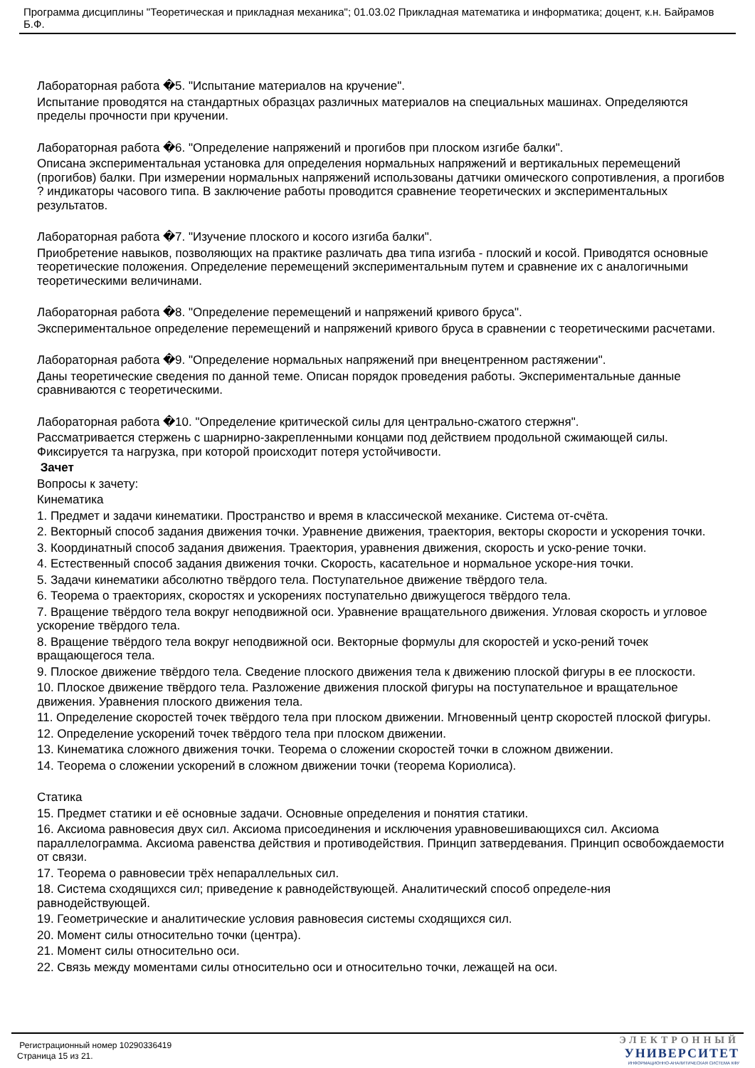Программа дисциплины "Теоретическая и прикладная механика"; 01.03.02 Прикладная математика и информатика; доцент, к.н. Байрамов Б.Ф.
Лабораторная работа �5. "Испытание материалов на кручение".
Испытание проводятся на стандартных образцах различных материалов на специальных машинах. Определяются пределы прочности при кручении.
Лабораторная работа �6. "Определение напряжений и прогибов при плоском изгибе балки".
Описана экспериментальная установка для определения нормальных напряжений и вертикальных перемещений (прогибов) балки. При измерении нормальных напряжений использованы датчики омического сопротивления, а прогибов ? индикаторы часового типа. В заключение работы проводится сравнение теоретических и экспериментальных результатов.
Лабораторная работа �7. "Изучение плоского и косого изгиба балки".
Приобретение навыков, позволяющих на практике различать два типа изгиба - плоский и косой. Приводятся основные теоретические положения. Определение перемещений экспериментальным путем и сравнение их с аналогичными теоретическими величинами.
Лабораторная работа �8. "Определение перемещений и напряжений кривого бруса".
Экспериментальное определение перемещений и напряжений кривого бруса в сравнении с теоретическими расчетами.
Лабораторная работа �9. "Определение нормальных напряжений при внецентренном растяжении".
Даны теоретические сведения по данной теме. Описан порядок проведения работы. Экспериментальные данные сравниваются с теоретическими.
Лабораторная работа �10. "Определение критической силы для центрально-сжатого стержня".
Рассматривается стержень с шарнирно-закрепленными концами под действием продольной сжимающей силы. Фиксируется та нагрузка, при которой происходит потеря устойчивости.
Зачет
Вопросы к зачету:
Кинематика
1. Предмет и задачи кинематики. Пространство и время в классической механике. Система от-счёта.
2. Векторный способ задания движения точки. Уравнение движения, траектория, векторы скорости и ускорения точки.
3. Координатный способ задания движения. Траектория, уравнения движения, скорость и уско-рение точки.
4. Естественный способ задания движения точки. Скорость, касательное и нормальное ускоре-ния точки.
5. Задачи кинематики абсолютно твёрдого тела. Поступательное движение твёрдого тела.
6. Теорема о траекториях, скоростях и ускорениях поступательно движущегося твёрдого тела.
7. Вращение твёрдого тела вокруг неподвижной оси. Уравнение вращательного движения. Угловая скорость и угловое ускорение твёрдого тела.
8. Вращение твёрдого тела вокруг неподвижной оси. Векторные формулы для скоростей и уско-рений точек вращающегося тела.
9. Плоское движение твёрдого тела. Сведение плоского движения тела к движению плоской фигуры в ее плоскости.
10. Плоское движение твёрдого тела. Разложение движения плоской фигуры на поступательное и вращательное движения. Уравнения плоского движения тела.
11. Определение скоростей точек твёрдого тела при плоском движении. Мгновенный центр скоростей плоской фигуры.
12. Определение ускорений точек твёрдого тела при плоском движении.
13. Кинематика сложного движения точки. Теорема о сложении скоростей точки в сложном движении.
14. Теорема о сложении ускорений в сложном движении точки (теорема Кориолиса).
Статика
15. Предмет статики и её основные задачи. Основные определения и понятия статики.
16. Аксиома равновесия двух сил. Аксиома присоединения и исключения уравновешивающихся сил. Аксиома параллелограмма. Аксиома равенства действия и противодействия. Принцип затвердевания. Принцип освобождаемости от связи.
17. Теорема о равновесии трёх непараллельных сил.
18. Система сходящихся сил; приведение к равнодействующей. Аналитический способ определе-ния равнодействующей.
19. Геометрические и аналитические условия равновесия системы сходящихся сил.
20. Момент силы относительно точки (центра).
21. Момент силы относительно оси.
22. Связь между моментами силы относительно оси и относительно точки, лежащей на оси.
Регистрационный номер 10290336419
Страница 15 из 21.
ЭЛЕКТРОННЫЙ
УНИВЕРСИТЕТ
ИНФОРМАЦИОННО-АНАЛИТИЧЕСКАЯ СИСТЕМА КФУ